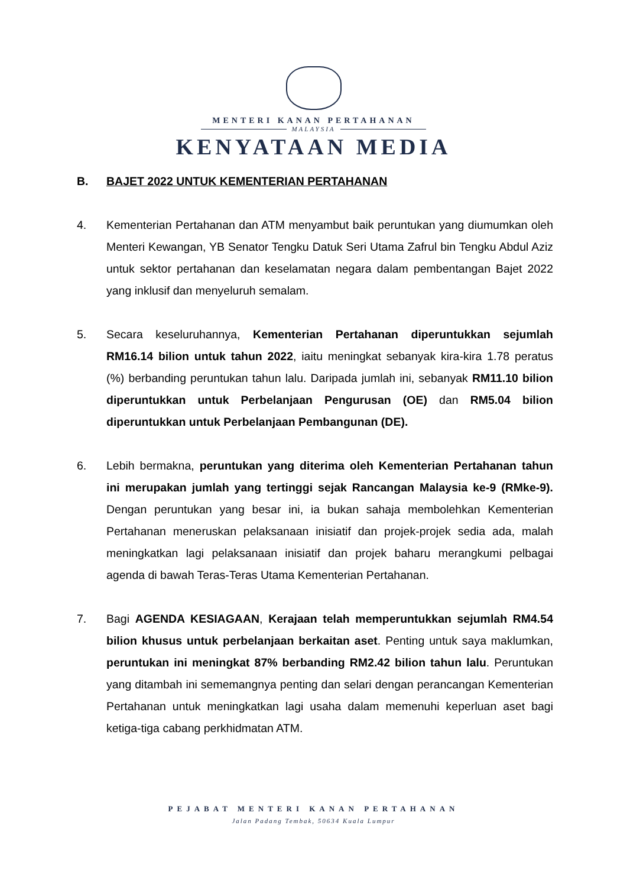MENTERI KANAN PERTAHANAN
MALAYSIA
KENYATAAN MEDIA
B. BAJET 2022 UNTUK KEMENTERIAN PERTAHANAN
4. Kementerian Pertahanan dan ATM menyambut baik peruntukan yang diumumkan oleh Menteri Kewangan, YB Senator Tengku Datuk Seri Utama Zafrul bin Tengku Abdul Aziz untuk sektor pertahanan dan keselamatan negara dalam pembentangan Bajet 2022 yang inklusif dan menyeluruh semalam.
5. Secara keseluruhannya, Kementerian Pertahanan diperuntukkan sejumlah RM16.14 bilion untuk tahun 2022, iaitu meningkat sebanyak kira-kira 1.78 peratus (%) berbanding peruntukan tahun lalu. Daripada jumlah ini, sebanyak RM11.10 bilion diperuntukkan untuk Perbelanjaan Pengurusan (OE) dan RM5.04 bilion diperuntukkan untuk Perbelanjaan Pembangunan (DE).
6. Lebih bermakna, peruntukan yang diterima oleh Kementerian Pertahanan tahun ini merupakan jumlah yang tertinggi sejak Rancangan Malaysia ke-9 (RMke-9). Dengan peruntukan yang besar ini, ia bukan sahaja membolehkan Kementerian Pertahanan meneruskan pelaksanaan inisiatif dan projek-projek sedia ada, malah meningkatkan lagi pelaksanaan inisiatif dan projek baharu merangkumi pelbagai agenda di bawah Teras-Teras Utama Kementerian Pertahanan.
7. Bagi AGENDA KESIAGAAN, Kerajaan telah memperuntukkan sejumlah RM4.54 bilion khusus untuk perbelanjaan berkaitan aset. Penting untuk saya maklumkan, peruntukan ini meningkat 87% berbanding RM2.42 bilion tahun lalu. Peruntukan yang ditambah ini sememangnya penting dan selari dengan perancangan Kementerian Pertahanan untuk meningkatkan lagi usaha dalam memenuhi keperluan aset bagi ketiga-tiga cabang perkhidmatan ATM.
PEJABAT MENTERI KANAN PERTAHANAN
Jalan Padang Tembak, 50634 Kuala Lumpur